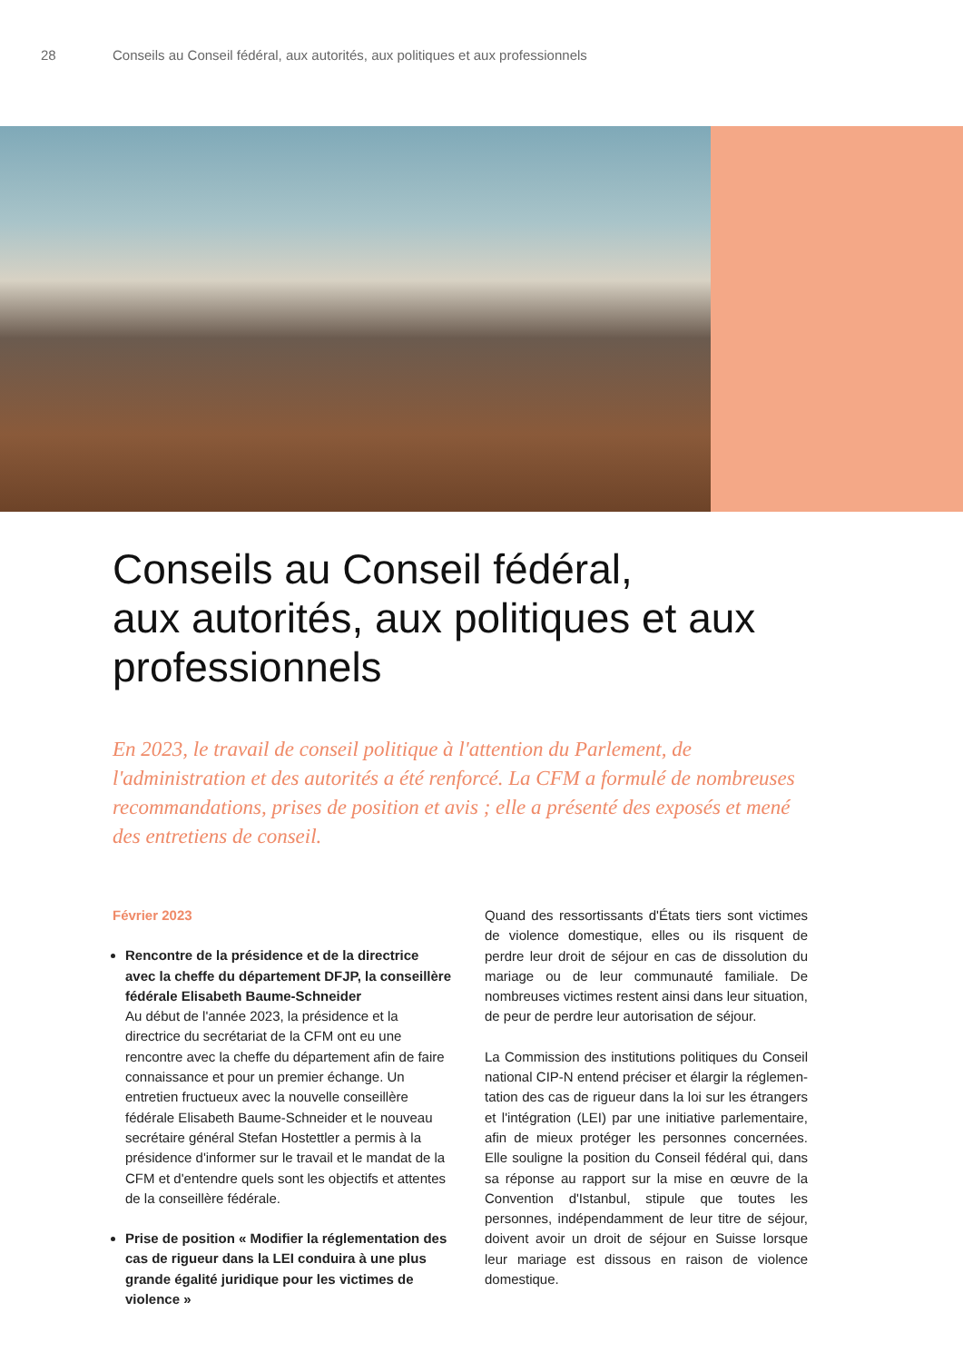28 Conseils au Conseil fédéral, aux autorités, aux politiques et aux professionnels
Conseils au Conseil fédéral,
aux autorités, aux politiques et aux
professionnels
En 2023, le travail de conseil politique à l'attention du Parlement, de l'administration et des autorités a été renforcé. La CFM a formulé de nombreuses recommandations, prises de position et avis ; elle a présenté des exposés et mené des entretiens de conseil.
Février 2023
Rencontre de la présidence et de la directrice avec la cheffe du département DFJP, la conseil­lère fédérale Elisabeth Baume-Schneider
Au début de l'année 2023, la présidence et la directrice du secrétariat de la CFM ont eu une rencontre avec la cheffe du département afin de faire connaissance et pour un premier échange. Un entretien fructueux avec la nouvelle conseillère fédérale Elisabeth Baume-Schneider et le nouveau secrétaire général Stefan Hostettler a permis à la présidence d'informer sur le travail et le mandat de la CFM et d'entendre quels sont les objectifs et attentes de la conseillère fédérale.
Prise de position « Modifier la réglementation des cas de rigueur dans la LEI conduira à une plus grande égalité juridique pour les victimes de violence »
Quand des ressortissants d'États tiers sont victimes de violence domestique, elles ou ils risquent de perdre leur droit de séjour en cas de dissolution du mariage ou de leur communauté familiale. De nombreuses victimes restent ainsi dans leur situation, de peur de perdre leur autorisation de séjour.
La Commission des institutions politiques du Conseil national CIP-N entend préciser et élargir la réglemen­tation des cas de rigueur dans la loi sur les étrangers et l'intégration (LEI) par une initiative parlementaire, afin de mieux protéger les personnes concernées. Elle souligne la position du Conseil fédéral qui, dans sa réponse au rapport sur la mise en œuvre de la Conven­tion d'Istanbul, stipule que toutes les personnes, indépendamment de leur titre de séjour, doivent avoir un droit de séjour en Suisse lorsque leur mariage est dissous en raison de violence domestique.